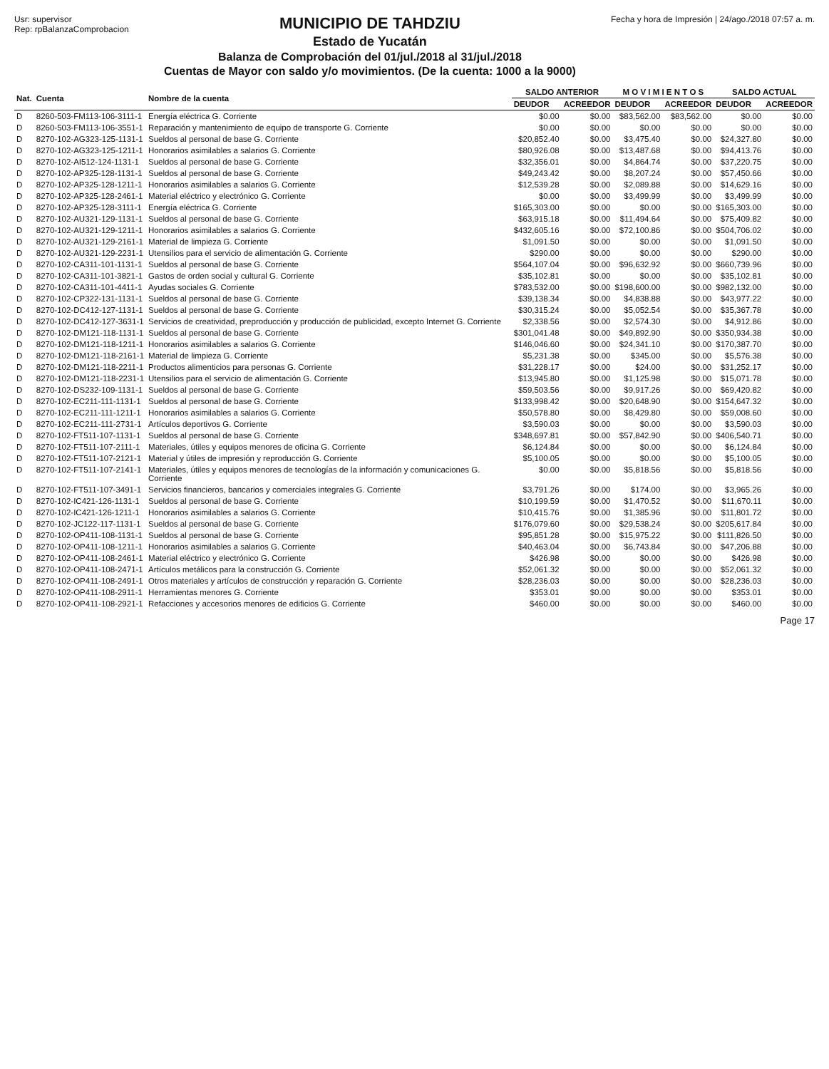Usr: supervisor
Rep: rpBalanzaComprobacion
MUNICIPIO DE TAHDZIU
Estado de Yucatán
Balanza de Comprobación del 01/jul./2018 al 31/jul./2018
Cuentas de Mayor con saldo y/o movimientos. (De la cuenta: 1000 a la 9000)
Fecha y hora de Impresión | 24/ago./2018 07:57 a. m.
| Nat. | Cuenta | Nombre de la cuenta | SALDO ANTERIOR | | M O V I M I E N T O S | | SALDO ACTUAL | |
| --- | --- | --- | --- | --- | --- | --- | --- | --- |
| | | | DEUDOR | ACREEDOR | DEUDOR | ACREEDOR | DEUDOR | ACREEDOR |
| D | 8260-503-FM113-106-3111-1 | Energía eléctrica G. Corriente | $0.00 | $0.00 | $83,562.00 | $83,562.00 | $0.00 | $0.00 |
| D | 8260-503-FM113-106-3551-1 | Reparación y mantenimiento de equipo de transporte G. Corriente | $0.00 | $0.00 | $0.00 | $0.00 | $0.00 | $0.00 |
| D | 8270-102-AG323-125-1131-1 | Sueldos al personal de base G. Corriente | $20,852.40 | $0.00 | $3,475.40 | $0.00 | $24,327.80 | $0.00 |
| D | 8270-102-AG323-125-1211-1 | Honorarios asimilables a salarios G. Corriente | $80,926.08 | $0.00 | $13,487.68 | $0.00 | $94,413.76 | $0.00 |
| D | 8270-102-AI512-124-1131-1 | Sueldos al personal de base G. Corriente | $32,356.01 | $0.00 | $4,864.74 | $0.00 | $37,220.75 | $0.00 |
| D | 8270-102-AP325-128-1131-1 | Sueldos al personal de base G. Corriente | $49,243.42 | $0.00 | $8,207.24 | $0.00 | $57,450.66 | $0.00 |
| D | 8270-102-AP325-128-1211-1 | Honorarios asimilables a salarios G. Corriente | $12,539.28 | $0.00 | $2,089.88 | $0.00 | $14,629.16 | $0.00 |
| D | 8270-102-AP325-128-2461-1 | Material eléctrico y electrónico G. Corriente | $0.00 | $0.00 | $3,499.99 | $0.00 | $3,499.99 | $0.00 |
| D | 8270-102-AP325-128-3111-1 | Energía eléctrica G. Corriente | $165,303.00 | $0.00 | $0.00 | $0.00 | $165,303.00 | $0.00 |
| D | 8270-102-AU321-129-1131-1 | Sueldos al personal de base G. Corriente | $63,915.18 | $0.00 | $11,494.64 | $0.00 | $75,409.82 | $0.00 |
| D | 8270-102-AU321-129-1211-1 | Honorarios asimilables a salarios G. Corriente | $432,605.16 | $0.00 | $72,100.86 | $0.00 | $504,706.02 | $0.00 |
| D | 8270-102-AU321-129-2161-1 | Material de limpieza G. Corriente | $1,091.50 | $0.00 | $0.00 | $0.00 | $1,091.50 | $0.00 |
| D | 8270-102-AU321-129-2231-1 | Utensilios para el servicio de alimentación G. Corriente | $290.00 | $0.00 | $0.00 | $0.00 | $290.00 | $0.00 |
| D | 8270-102-CA311-101-1131-1 | Sueldos al personal de base G. Corriente | $564,107.04 | $0.00 | $96,632.92 | $0.00 | $660,739.96 | $0.00 |
| D | 8270-102-CA311-101-3821-1 | Gastos de orden social y cultural G. Corriente | $35,102.81 | $0.00 | $0.00 | $0.00 | $35,102.81 | $0.00 |
| D | 8270-102-CA311-101-4411-1 | Ayudas sociales G. Corriente | $783,532.00 | $0.00 | $198,600.00 | $0.00 | $982,132.00 | $0.00 |
| D | 8270-102-CP322-131-1131-1 | Sueldos al personal de base G. Corriente | $39,138.34 | $0.00 | $4,838.88 | $0.00 | $43,977.22 | $0.00 |
| D | 8270-102-DC412-127-1131-1 | Sueldos al personal de base G. Corriente | $30,315.24 | $0.00 | $5,052.54 | $0.00 | $35,367.78 | $0.00 |
| D | 8270-102-DC412-127-3631-1 | Servicios de creatividad, preproducción y producción de publicidad, excepto Internet G. Corriente | $2,338.56 | $0.00 | $2,574.30 | $0.00 | $4,912.86 | $0.00 |
| D | 8270-102-DM121-118-1131-1 | Sueldos al personal de base G. Corriente | $301,041.48 | $0.00 | $49,892.90 | $0.00 | $350,934.38 | $0.00 |
| D | 8270-102-DM121-118-1211-1 | Honorarios asimilables a salarios G. Corriente | $146,046.60 | $0.00 | $24,341.10 | $0.00 | $170,387.70 | $0.00 |
| D | 8270-102-DM121-118-2161-1 | Material de limpieza G. Corriente | $5,231.38 | $0.00 | $345.00 | $0.00 | $5,576.38 | $0.00 |
| D | 8270-102-DM121-118-2211-1 | Productos alimenticios para personas G. Corriente | $31,228.17 | $0.00 | $24.00 | $0.00 | $31,252.17 | $0.00 |
| D | 8270-102-DM121-118-2231-1 | Utensilios para el servicio de alimentación G. Corriente | $13,945.80 | $0.00 | $1,125.98 | $0.00 | $15,071.78 | $0.00 |
| D | 8270-102-DS232-109-1131-1 | Sueldos al personal de base G. Corriente | $59,503.56 | $0.00 | $9,917.26 | $0.00 | $69,420.82 | $0.00 |
| D | 8270-102-EC211-111-1131-1 | Sueldos al personal de base G. Corriente | $133,998.42 | $0.00 | $20,648.90 | $0.00 | $154,647.32 | $0.00 |
| D | 8270-102-EC211-111-1211-1 | Honorarios asimilables a salarios G. Corriente | $50,578.80 | $0.00 | $8,429.80 | $0.00 | $59,008.60 | $0.00 |
| D | 8270-102-EC211-111-2731-1 | Artículos deportivos G. Corriente | $3,590.03 | $0.00 | $0.00 | $0.00 | $3,590.03 | $0.00 |
| D | 8270-102-FT511-107-1131-1 | Sueldos al personal de base G. Corriente | $348,697.81 | $0.00 | $57,842.90 | $0.00 | $406,540.71 | $0.00 |
| D | 8270-102-FT511-107-2111-1 | Materiales, útiles y equipos menores de oficina G. Corriente | $6,124.84 | $0.00 | $0.00 | $0.00 | $6,124.84 | $0.00 |
| D | 8270-102-FT511-107-2121-1 | Material y útiles de impresión y reproducción G. Corriente | $5,100.05 | $0.00 | $0.00 | $0.00 | $5,100.05 | $0.00 |
| D | 8270-102-FT511-107-2141-1 | Materiales, útiles y equipos menores de tecnologías de la información y comunicaciones G. Corriente | $0.00 | $0.00 | $5,818.56 | $0.00 | $5,818.56 | $0.00 |
| D | 8270-102-FT511-107-3491-1 | Servicios financieros, bancarios y comerciales integrales G. Corriente | $3,791.26 | $0.00 | $174.00 | $0.00 | $3,965.26 | $0.00 |
| D | 8270-102-IC421-126-1131-1 | Sueldos al personal de base G. Corriente | $10,199.59 | $0.00 | $1,470.52 | $0.00 | $11,670.11 | $0.00 |
| D | 8270-102-IC421-126-1211-1 | Honorarios asimilables a salarios G. Corriente | $10,415.76 | $0.00 | $1,385.96 | $0.00 | $11,801.72 | $0.00 |
| D | 8270-102-JC122-117-1131-1 | Sueldos al personal de base G. Corriente | $176,079.60 | $0.00 | $29,538.24 | $0.00 | $205,617.84 | $0.00 |
| D | 8270-102-OP411-108-1131-1 | Sueldos al personal de base G. Corriente | $95,851.28 | $0.00 | $15,975.22 | $0.00 | $111,826.50 | $0.00 |
| D | 8270-102-OP411-108-1211-1 | Honorarios asimilables a salarios G. Corriente | $40,463.04 | $0.00 | $6,743.84 | $0.00 | $47,206.88 | $0.00 |
| D | 8270-102-OP411-108-2461-1 | Material eléctrico y electrónico G. Corriente | $426.98 | $0.00 | $0.00 | $0.00 | $426.98 | $0.00 |
| D | 8270-102-OP411-108-2471-1 | Artículos metálicos para la construcción G. Corriente | $52,061.32 | $0.00 | $0.00 | $0.00 | $52,061.32 | $0.00 |
| D | 8270-102-OP411-108-2491-1 | Otros materiales y artículos de construcción y reparación G. Corriente | $28,236.03 | $0.00 | $0.00 | $0.00 | $28,236.03 | $0.00 |
| D | 8270-102-OP411-108-2911-1 | Herramientas menores G. Corriente | $353.01 | $0.00 | $0.00 | $0.00 | $353.01 | $0.00 |
| D | 8270-102-OP411-108-2921-1 | Refacciones y accesorios menores de edificios G. Corriente | $460.00 | $0.00 | $0.00 | $0.00 | $460.00 | $0.00 |
Page 17